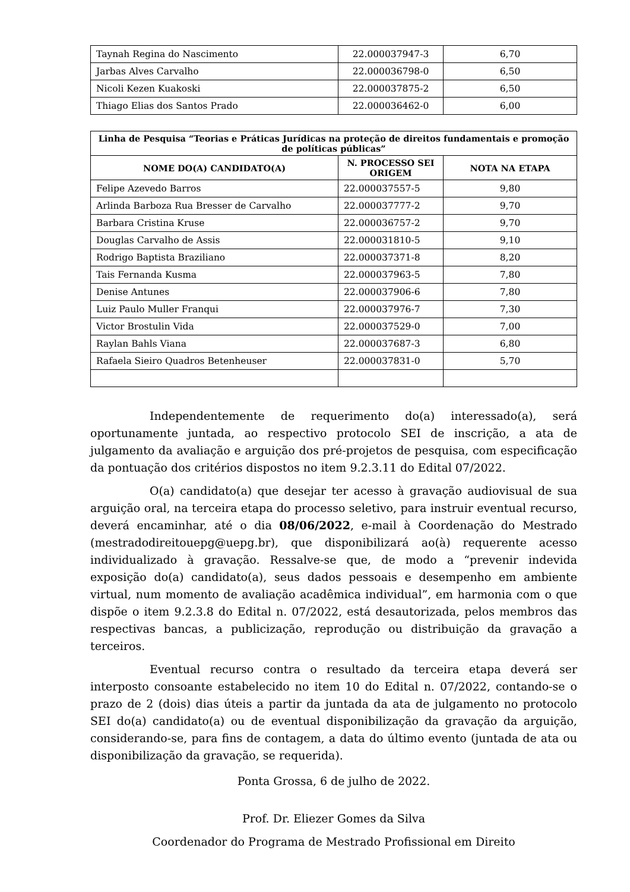| Taynah Regina do Nascimento | 22.000037947-3 | 6,70 |
| Jarbas Alves Carvalho | 22.000036798-0 | 6,50 |
| Nicoli Kezen Kuakoski | 22.000037875-2 | 6,50 |
| Thiago Elias dos Santos Prado | 22.000036462-0 | 6,00 |
| Linha de Pesquisa “Teorias e Práticas Jurídicas na proteção de direitos fundamentais e promoção de políticas públicas” | | |
| --- | --- | --- |
| NOME DO(A) CANDIDATO(A) | N. PROCESSO SEI ORIGEM | NOTA NA ETAPA |
| Felipe Azevedo Barros | 22.000037557-5 | 9,80 |
| Arlinda Barboza Rua Bresser de Carvalho | 22.000037777-2 | 9,70 |
| Barbara Cristina Kruse | 22.000036757-2 | 9,70 |
| Douglas Carvalho de Assis | 22.000031810-5 | 9,10 |
| Rodrigo Baptista Braziliano | 22.000037371-8 | 8,20 |
| Tais Fernanda Kusma | 22.000037963-5 | 7,80 |
| Denise Antunes | 22.000037906-6 | 7,80 |
| Luiz Paulo Muller Franqui | 22.000037976-7 | 7,30 |
| Victor Brostulin Vida | 22.000037529-0 | 7,00 |
| Raylan Bahls Viana | 22.000037687-3 | 6,80 |
| Rafaela Sieiro Quadros Betenheuser | 22.000037831-0 | 5,70 |
Independentemente de requerimento do(a) interessado(a), será oportunamente juntada, ao respectivo protocolo SEI de inscrição, a ata de julgamento da avaliação e arguição dos pré-projetos de pesquisa, com especificação da pontuação dos critérios dispostos no item 9.2.3.11 do Edital 07/2022.
O(a) candidato(a) que desejar ter acesso à gravação audiovisual de sua arguição oral, na terceira etapa do processo seletivo, para instruir eventual recurso, deverá encaminhar, até o dia 08/06/2022, e-mail à Coordenação do Mestrado (mestradodireitouepg@uepg.br), que disponibilizará ao(à) requerente acesso individualizado à gravação. Ressalve-se que, de modo a “prevenir indevida exposição do(a) candidato(a), seus dados pessoais e desempenho em ambiente virtual, num momento de avaliação acadêmica individual”, em harmonia com o que dispõe o item 9.2.3.8 do Edital n. 07/2022, está desautorizada, pelos membros das respectivas bancas, a publicização, reprodução ou distribuição da gravação a terceiros.
Eventual recurso contra o resultado da terceira etapa deverá ser interposto consoante estabelecido no item 10 do Edital n. 07/2022, contando-se o prazo de 2 (dois) dias úteis a partir da juntada da ata de julgamento no protocolo SEI do(a) candidato(a) ou de eventual disponibilização da gravação da arguição, considerando-se, para fins de contagem, a data do último evento (juntada de ata ou disponibilização da gravação, se requerida).
Ponta Grossa, 6 de julho de 2022.
Prof. Dr. Eliezer Gomes da Silva
Coordenador do Programa de Mestrado Profissional em Direito